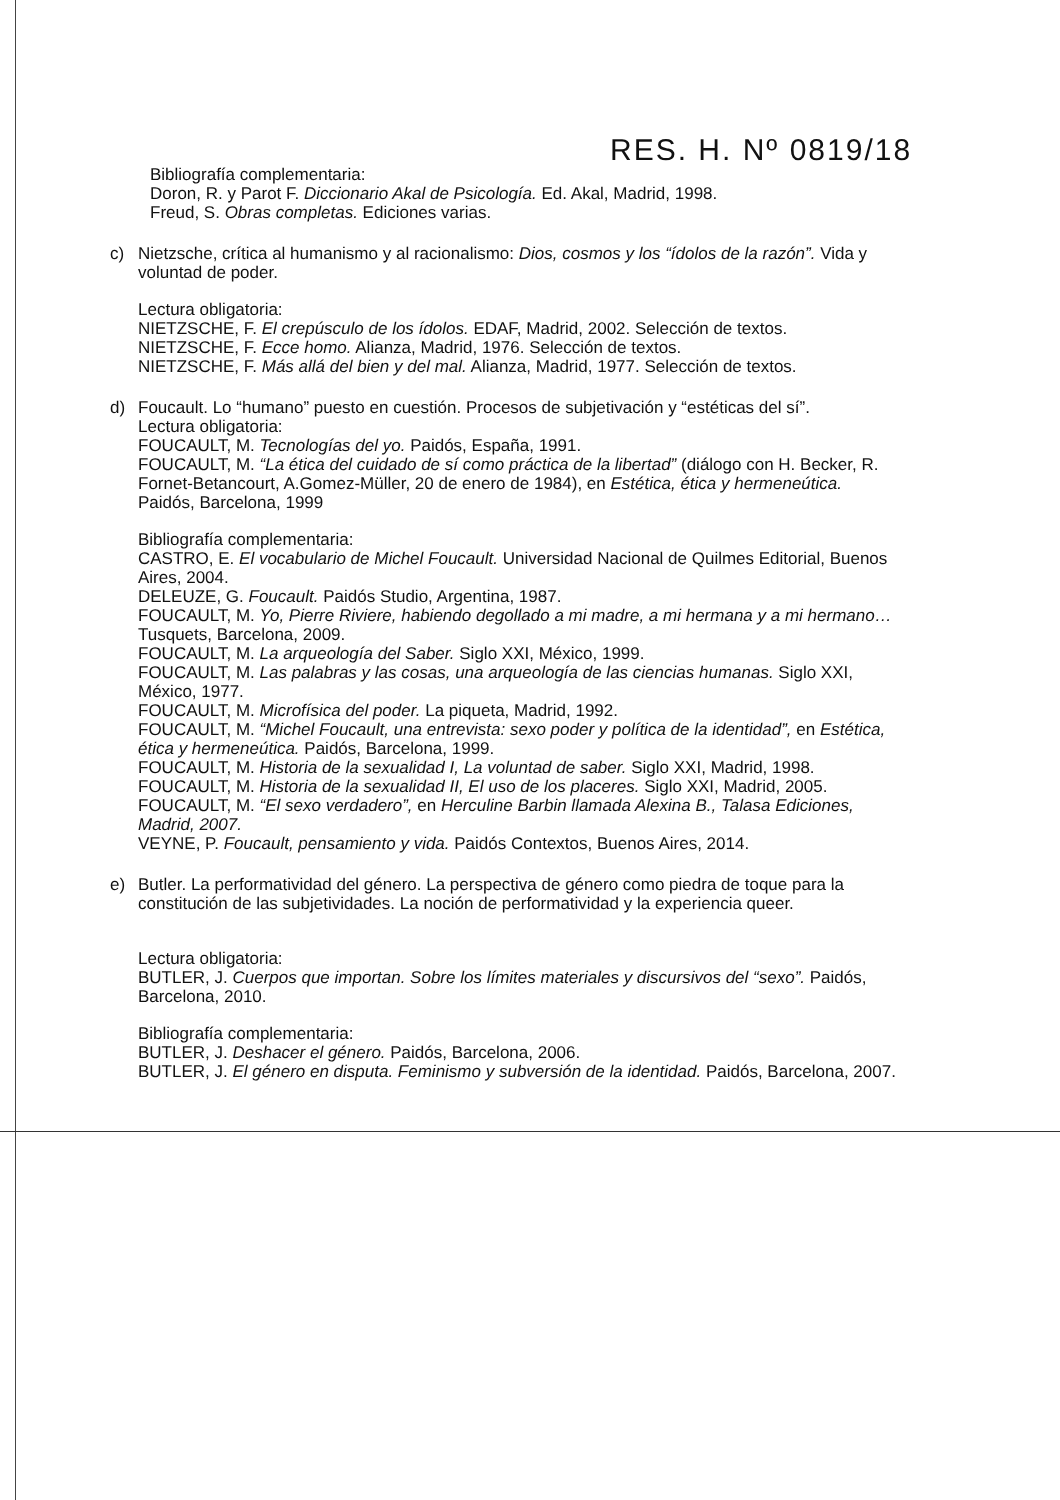RES. H. Nº 0819/18
Bibliografía complementaria:
Doron, R. y Parot F. Diccionario Akal de Psicología. Ed. Akal, Madrid, 1998.
Freud, S. Obras completas. Ediciones varias.
c) Nietzsche, crítica al humanismo y al racionalismo: Dios, cosmos y los “ídolos de la razón”. Vida y voluntad de poder.
Lectura obligatoria:
NIETZSCHE, F. El crepúsculo de los ídolos. EDAF, Madrid, 2002. Selección de textos.
NIETZSCHE, F. Ecce homo. Alianza, Madrid, 1976. Selección de textos.
NIETZSCHE, F. Más allá del bien y del mal. Alianza, Madrid, 1977. Selección de textos.
d) Foucault. Lo “humano” puesto en cuestión. Procesos de subjetivación y “estéticas del sí”.
Lectura obligatoria:
FOUCAULT, M. Tecnologías del yo. Paidós, España, 1991.
FOUCAULT, M. “La ética del cuidado de sí como práctica de la libertad” (diálogo con H. Becker, R. Fornet-Betancourt, A.Gomez-Müller, 20 de enero de 1984), en Estética, ética y hermeneútica. Paidós, Barcelona, 1999
Bibliografía complementaria:
CASTRO, E. El vocabulario de Michel Foucault. Universidad Nacional de Quilmes Editorial, Buenos Aires, 2004.
DELEUZE, G. Foucault. Paidós Studio, Argentina, 1987.
FOUCAULT, M. Yo, Pierre Riviere, habiendo degollado a mi madre, a mi hermana y a mi hermano… Tusquets, Barcelona, 2009.
FOUCAULT, M. La arqueología del Saber. Siglo XXI, México, 1999.
FOUCAULT, M. Las palabras y las cosas, una arqueología de las ciencias humanas. Siglo XXI, México, 1977.
FOUCAULT, M. Microfísica del poder. La piqueta, Madrid, 1992.
FOUCAULT, M. “Michel Foucault, una entrevista: sexo poder y política de la identidad”, en Estética, ética y hermeneútica. Paidós, Barcelona, 1999.
FOUCAULT, M. Historia de la sexualidad I, La voluntad de saber. Siglo XXI, Madrid, 1998.
FOUCAULT, M. Historia de la sexualidad II, El uso de los placeres. Siglo XXI, Madrid, 2005.
FOUCAULT, M. “El sexo verdadero”, en Herculine Barbin llamada Alexina B., Talasa Ediciones, Madrid, 2007.
VEYNE, P. Foucault, pensamiento y vida. Paidós Contextos, Buenos Aires, 2014.
e) Butler. La performatividad del género. La perspectiva de género como piedra de toque para la constitución de las subjetividades. La noción de performatividad y la experiencia queer.
Lectura obligatoria:
BUTLER, J. Cuerpos que importan. Sobre los límites materiales y discursivos del “sexo”. Paidós, Barcelona, 2010.
Bibliografía complementaria:
BUTLER, J. Deshacer el género. Paidós, Barcelona, 2006.
BUTLER, J. El género en disputa. Feminismo y subversión de la identidad. Paidós, Barcelona, 2007.